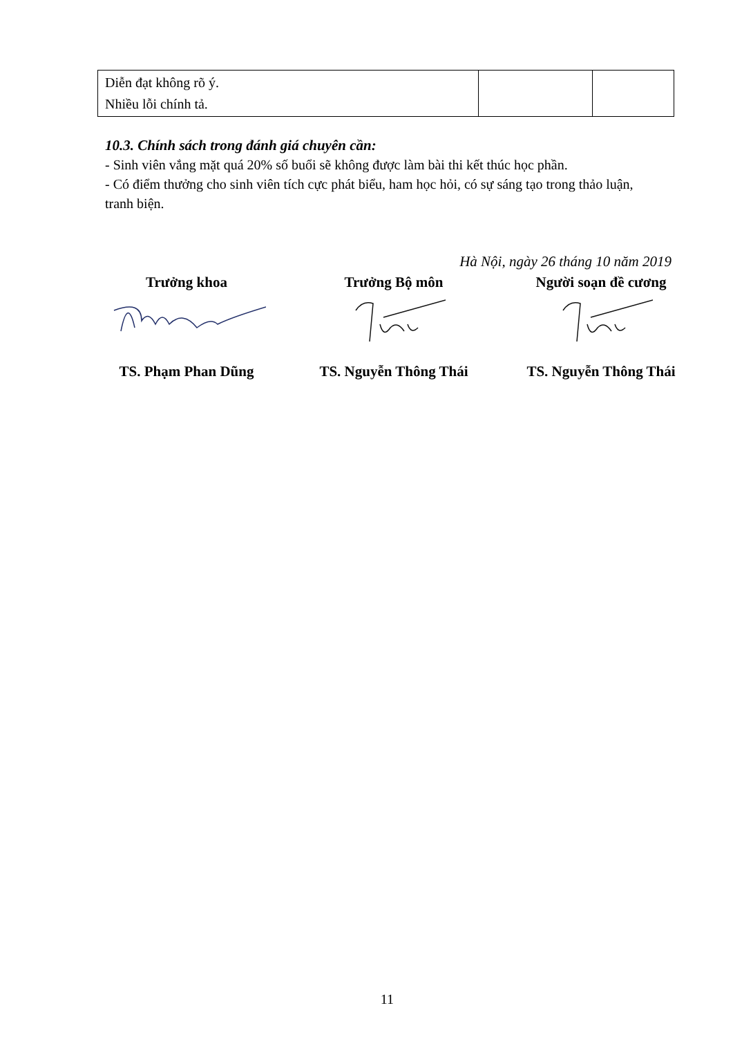| Diễn đạt không rõ ý. Nhiều lỗi chính tả. | | |
10.3. Chính sách trong đánh giá chuyên cần:
- Sinh viên vắng mặt quá 20% số buổi sẽ không được làm bài thi kết thúc học phần.
- Có điểm thưởng cho sinh viên tích cực phát biểu, ham học hỏi, có sự sáng tạo trong thảo luận, tranh biện.
Hà Nội, ngày 26 tháng 10 năm 2019
Trưởng khoa
TS. Phạm Phan Dũng
Trưởng Bộ môn
TS. Nguyễn Thông Thái
Người soạn đề cương
TS. Nguyễn Thông Thái
11